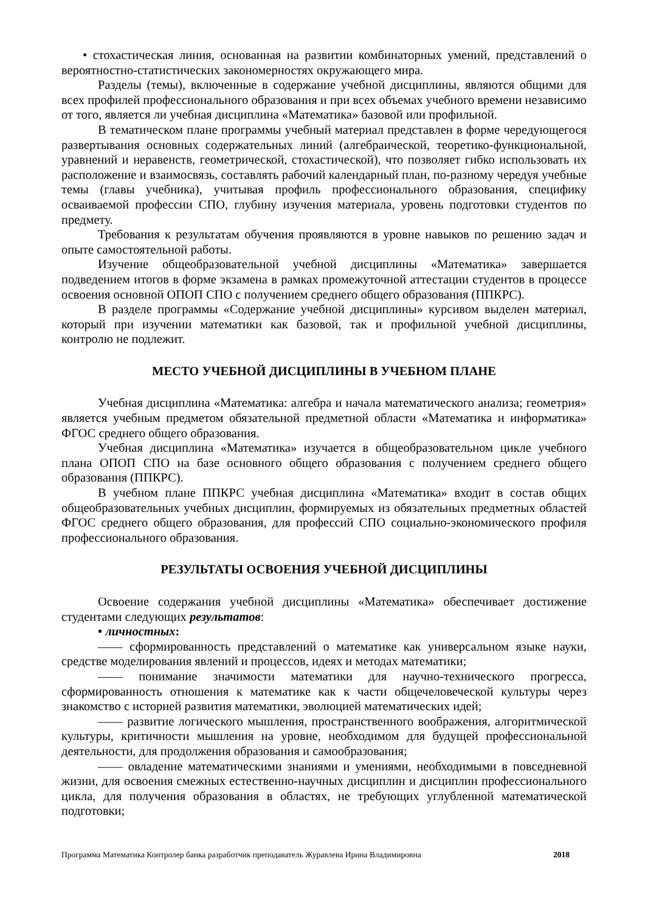• стохастическая линия, основанная на развитии комбинаторных умений, представлений о вероятностно-статистических закономерностях окружающего мира.
Разделы (темы), включенные в содержание учебной дисциплины, являются общими для всех профилей профессионального образования и при всех объемах учебного времени независимо от того, является ли учебная дисциплина «Математика» базовой или профильной.
В тематическом плане программы учебный материал представлен в форме чередующегося развертывания основных содержательных линий (алгебраической, теоретико-функциональной, уравнений и неравенств, геометрической, стохастической), что позволяет гибко использовать их расположение и взаимосвязь, составлять рабочий календарный план, по-разному чередуя учебные темы (главы учебника), учитывая профиль профессионального образования, специфику осваиваемой профессии СПО, глубину изучения материала, уровень подготовки студентов по предмету.
Требования к результатам обучения проявляются в уровне навыков по решению задач и опыте самостоятельной работы.
Изучение общеобразовательной учебной дисциплины «Математика» завершается подведением итогов в форме экзамена в рамках промежуточной аттестации студентов в процессе освоения основной ОПОП СПО с получением среднего общего образования (ППКРС).
В разделе программы «Содержание учебной дисциплины» курсивом выделен материал, который при изучении математики как базовой, так и профильной учебной дисциплины, контролю не подлежит.
МЕСТО УЧЕБНОЙ ДИСЦИПЛИНЫ В УЧЕБНОМ ПЛАНЕ
Учебная дисциплина «Математика: алгебра и начала математического анализа; геометрия» является учебным предметом обязательной предметной области «Математика и информатика» ФГОС среднего общего образования.
Учебная дисциплина «Математика» изучается в общеобразовательном цикле учебного плана ОПОП СПО на базе основного общего образования с получением среднего общего образования (ППКРС).
В учебном плане ППКРС учебная дисциплина «Математика» входит в состав общих общеобразовательных учебных дисциплин, формируемых из обязательных предметных областей ФГОС среднего общего образования, для профессий СПО социально-экономического профиля профессионального образования.
РЕЗУЛЬТАТЫ ОСВОЕНИЯ УЧЕБНОЙ ДИСЦИПЛИНЫ
Освоение содержания учебной дисциплины «Математика» обеспечивает достижение студентами следующих результатов:
• личностных:
—— сформированность представлений о математике как универсальном языке науки, средстве моделирования явлений и процессов, идеях и методах математики;
—— понимание значимости математики для научно-технического прогресса, сформированность отношения к математике как к части общечеловеческой культуры через знакомство с историей развития математики, эволюцией математических идей;
—— развитие логического мышления, пространственного воображения, алгоритмической культуры, критичности мышления на уровне, необходимом для будущей профессиональной деятельности, для продолжения образования и самообразования;
—— овладение математическими знаниями и умениями, необходимыми в повседневной жизни, для освоения смежных естественно-научных дисциплин и дисциплин профессионального цикла, для получения образования в областях, не требующих углубленной математической подготовки;
Программа Математика Контролер банка разработчик преподаватель Журавлева Ирина Владимировна 2018